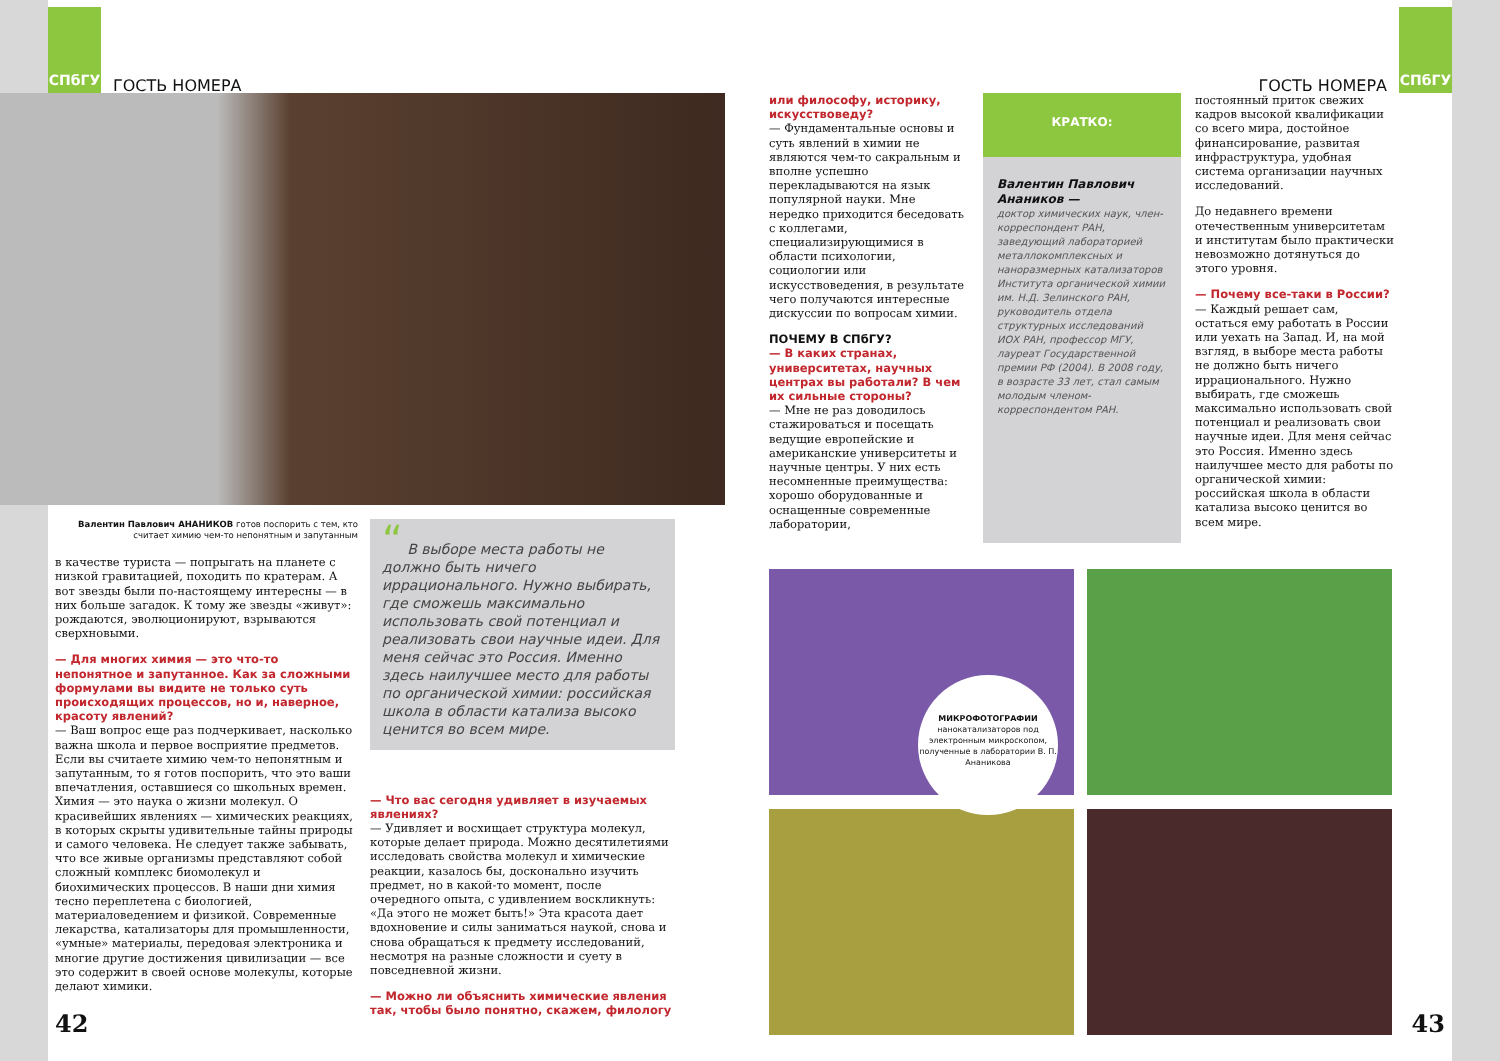СПбГУ
ГОСТЬ НОМЕРА
Валентин Павлович АНАНИКОВ готов поспорить с тем, кто считает химию чем-то непонятным и запутанным
в качестве туриста — попрыгать на планете с низкой гравитацией, походить по кратерам. А вот звезды были по-настоящему интересны — в них больше загадок. К тому же звезды «живут»: рождаются, эволюционируют, взрываются сверхновыми.
— Для многих химия — это что-то непонятное и запутанное. Как за сложными формулами вы видите не только суть происходящих процессов, но и, наверное, красоту явлений?
— Ваш вопрос еще раз подчеркивает, насколько важна школа и первое восприятие предметов. Если вы считаете химию чем-то непонятным и запутанным, то я готов поспорить, что это ваши впечатления, оставшиеся со школьных времен. Химия — это наука о жизни молекул. О красивейших явлениях — химических реакциях, в которых скрыты удивительные тайны природы и самого человека. Не следует также забывать, что все живые организмы представляют собой сложный комплекс биомолекул и биохимических процессов. В наши дни химия тесно переплетена с биологией, материаловедением и физикой. Современные лекарства, катализаторы для промышленности, «умные» материалы, передовая электроника и многие другие достижения цивилизации — все это содержит в своей основе молекулы, которые делают химики.
“ В выборе места работы не должно быть ничего иррационального. Нужно выбирать, где сможешь максимально использовать свой потенциал и реализовать свои научные идеи. Для меня сейчас это Россия. Именно здесь наилучшее место для работы по органической химии: российская школа в области катализа высоко ценится во всем мире.
— Что вас сегодня удивляет в изучаемых явлениях?
— Удивляет и восхищает структура молекул, которые делает природа. Можно десятилетиями исследовать свойства молекул и химические реакции, казалось бы, досконально изучить предмет, но в какой-то момент, после очередного опыта, с удивлением воскликнуть: «Да этого не может быть!» Эта красота дает вдохновение и силы заниматься наукой, снова и снова обращаться к предмету исследований, несмотря на разные сложности и суету в повседневной жизни.
— Можно ли объяснить химические явления так, чтобы было понятно, скажем, филологу
42
ГОСТЬ НОМЕРА
СПбГУ
или философу, историку, искусствоведу?
— Фундаментальные основы и суть явлений в химии не являются чем-то сакральным и вполне успешно перекладываются на язык популярной науки. Мне нередко приходится беседовать с коллегами, специализирующимися в области психологии, социологии или искусствоведения, в результате чего получаются интересные дискуссии по вопросам химии.
ПОЧЕМУ В СПбГУ?
— В каких странах, университетах, научных центрах вы работали? В чем их сильные стороны?
— Мне не раз доводилось стажироваться и посещать ведущие европейские и американские университеты и научные центры. У них есть несомненные преимущества: хорошо оборудованные и оснащенные современные лаборатории,
КРАТКО:
Валентин Павлович Анаников —
доктор химических наук, член-корреспондент РАН, заведующий лабораторией металлокомплексных и наноразмерных катализаторов Института органической химии им. Н.Д. Зелинского РАН, руководитель отдела структурных исследований ИОХ РАН, профессор МГУ, лауреат Государственной премии РФ (2004). В 2008 году, в возрасте 33 лет, стал самым молодым членом-корреспондентом РАН.
постоянный приток свежих кадров высокой квалификации со всего мира, достойное финансирование, развитая инфраструктура, удобная система организации научных исследований.
До недавнего времени отечественным университетам и институтам было практически невозможно дотянуться до этого уровня.
— Почему все-таки в России?
— Каждый решает сам, остаться ему работать в России или уехать на Запад. И, на мой взгляд, в выборе места работы не должно быть ничего иррационального. Нужно выбирать, где сможешь максимально использовать свой потенциал и реализовать свои научные идеи. Для меня сейчас это Россия. Именно здесь наилучшее место для работы по органической химии: российская школа в области катализа высоко ценится во всем мире.
МИКРОФОТОГРАФИИ
нанокатализаторов под электронным микроскопом, полученные в лаборатории В. П. Ананикова
43